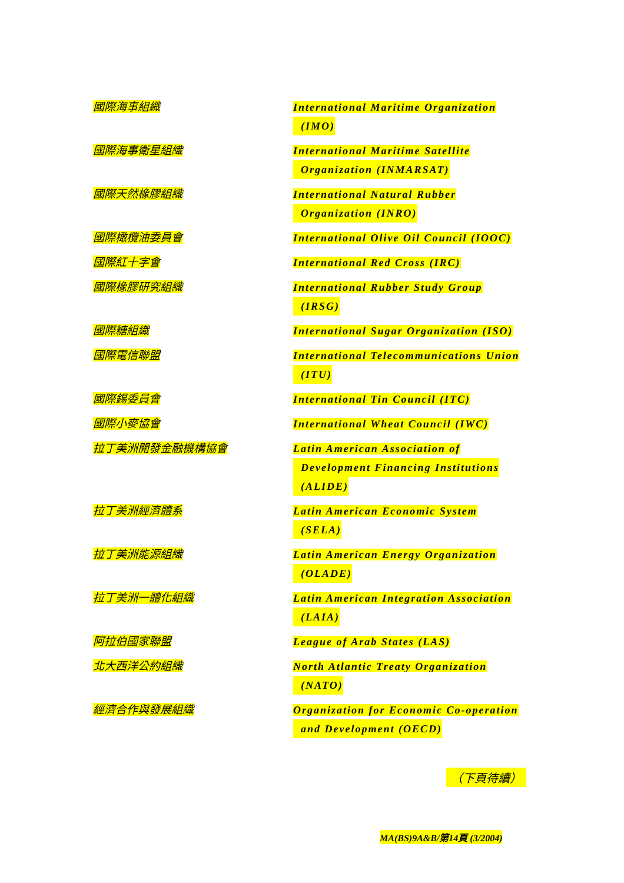| 國際海事組織 | International Maritime Organization (IMO) |
| 國際海事衛星組織 | International Maritime Satellite Organization (INMARSAT) |
| 國際天然橡膠組織 | International Natural Rubber Organization (INRO) |
| 國際橄欖油委員會 | International Olive Oil Council (IOOC) |
| 國際紅十字會 | International Red Cross (IRC) |
| 國際橡膠研究組織 | International Rubber Study Group (IRSG) |
| 國際糖組織 | International Sugar Organization (ISO) |
| 國際電信聯盟 | International Telecommunications Union (ITU) |
| 國際錫委員會 | International Tin Council (ITC) |
| 國際小麥協會 | International Wheat Council (IWC) |
| 拉丁美洲開發金融機構協會 | Latin American Association of Development Financing Institutions (ALIDE) |
| 拉丁美洲經濟體系 | Latin American Economic System (SELA) |
| 拉丁美洲能源組織 | Latin American Energy Organization (OLADE) |
| 拉丁美洲一體化組織 | Latin American Integration Association (LAIA) |
| 阿拉伯國家聯盟 | League of Arab States (LAS) |
| 北大西洋公約組織 | North Atlantic Treaty Organization (NATO) |
| 經濟合作與發展組織 | Organization for Economic Co-operation and Development (OECD) |
（下頁待續）
MA(BS)9A&B/第14頁 (3/2004)